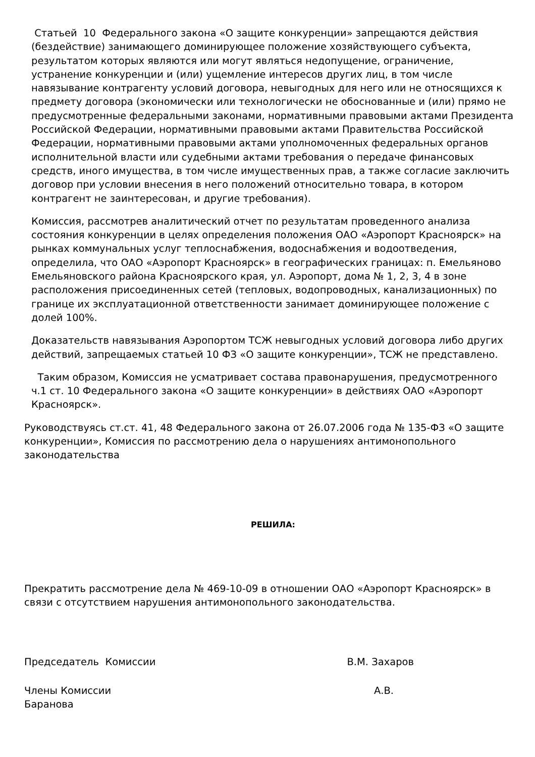Статьей 10 Федерального закона «О защите конкуренции» запрещаются действия (бездействие) занимающего доминирующее положение хозяйствующего субъекта, результатом которых являются или могут являться недопущение, ограничение, устранение конкуренции и (или) ущемление интересов других лиц, в том числе навязывание контрагенту условий договора, невыгодных для него или не относящихся к предмету договора (экономически или технологически не обоснованные и (или) прямо не предусмотренные федеральными законами, нормативными правовыми актами Президента Российской Федерации, нормативными правовыми актами Правительства Российской Федерации, нормативными правовыми актами уполномоченных федеральных органов исполнительной власти или судебными актами требования о передаче финансовых средств, иного имущества, в том числе имущественных прав, а также согласие заключить договор при условии внесения в него положений относительно товара, в котором контрагент не заинтересован, и другие требования).
Комиссия, рассмотрев аналитический отчет по результатам проведенного анализа состояния конкуренции в целях определения положения ОАО «Аэропорт Красноярск» на рынках коммунальных услуг теплоснабжения, водоснабжения и водоотведения, определила, что ОАО «Аэропорт Красноярск» в географических границах: п. Емельяново Емельяновского района Красноярского края, ул. Аэропорт, дома № 1, 2, 3, 4 в зоне расположения присоединенных сетей (тепловых, водопроводных, канализационных) по границе их эксплуатационной ответственности занимает доминирующее положение с долей 100%.
Доказательств навязывания Аэропортом ТСЖ невыгодных условий договора либо других действий, запрещаемых статьей 10 ФЗ «О защите конкуренции», ТСЖ не представлено.
Таким образом, Комиссия не усматривает состава правонарушения, предусмотренного ч.1 ст. 10 Федерального закона «О защите конкуренции» в действиях ОАО «Аэропорт Красноярск».
Руководствуясь ст.ст. 41, 48 Федерального закона от 26.07.2006 года № 135-ФЗ «О защите конкуренции», Комиссия по рассмотрению дела о нарушениях антимонопольного законодательства
РЕШИЛА:
Прекратить рассмотрение дела № 469-10-09 в отношении ОАО «Аэропорт Красноярск» в связи с отсутствием нарушения антимонопольного законодательства.
Председатель Комиссии В.М. Захаров
Члены Комиссии А.В.
Баранова